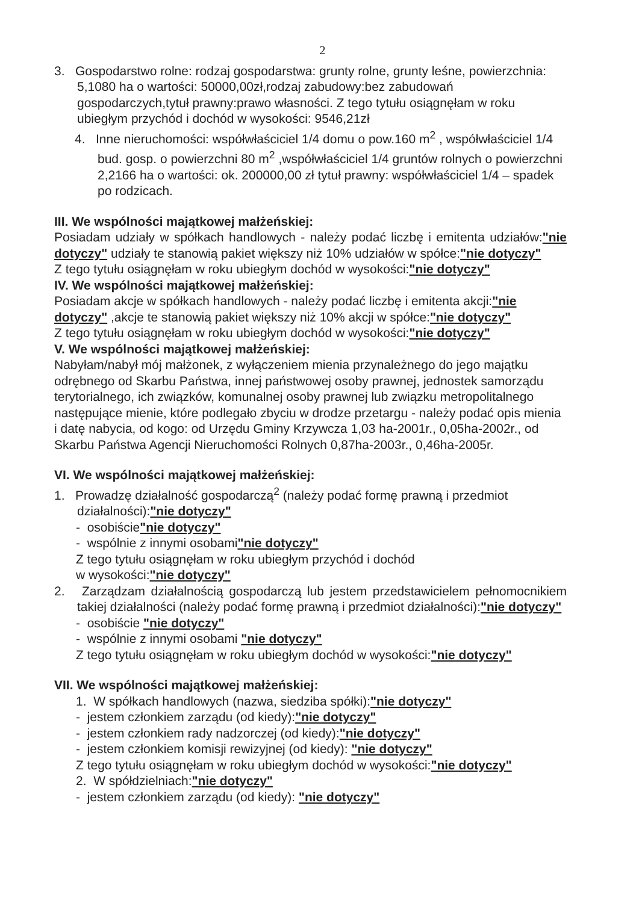2
3. Gospodarstwo rolne: rodzaj gospodarstwa: grunty rolne, grunty leśne, powierzchnia: 5,1080 ha o wartości: 50000,00zł,rodzaj zabudowy:bez zabudowań gospodarczych,tytuł prawny:prawo własności. Z tego tytułu osiągnęłam w roku ubiegłym przychód i dochód w wysokości: 9546,21zł
4. Inne nieruchomości: współwłaściciel 1/4 domu o pow.160 m<sup>2</sup> , współwłaściciel 1/4 bud. gosp. o powierzchni 80 m<sup>2</sup> ,współwłaściciel 1/4 gruntów rolnych o powierzchni 2,2166 ha o wartości: ok. 200000,00 zł tytuł prawny: współwłaściciel 1/4 – spadek po rodzicach.
III. We wspólności majątkowej małżeńskiej:
Posiadam udziały w spółkach handlowych - należy podać liczbę i emitenta udziałów:"nie dotyczy" udziały te stanowią pakiet większy niż 10% udziałów w spółce:"nie dotyczy"
Z tego tytułu osiągnęłam w roku ubiegłym dochód w wysokości:"nie dotyczy"
IV. We wspólności majątkowej małżeńskiej:
Posiadam akcje w spółkach handlowych - należy podać liczbę i emitenta akcji:"nie dotyczy" ,akcje te stanowią pakiet większy niż 10% akcji w spółce:"nie dotyczy"
Z tego tytułu osiągnęłam w roku ubiegłym dochód w wysokości:"nie dotyczy"
V. We wspólności majątkowej małżeńskiej:
Nabyłam/nabył mój małżonek, z wyłączeniem mienia przynależnego do jego majątku odrębnego od Skarbu Państwa, innej państwowej osoby prawnej, jednostek samorządu terytorialnego, ich związków, komunalnej osoby prawnej lub związku metropolitalnego następujące mienie, które podlegało zbyciu w drodze przetargu - należy podać opis mienia i datę nabycia, od kogo: od Urzędu Gminy Krzywcza 1,03 ha-2001r., 0,05ha-2002r., od Skarbu Państwa Agencji Nieruchomości Rolnych 0,87ha-2003r., 0,46ha-2005r.
VI. We wspólności majątkowej małżeńskiej:
1. Prowadzę działalność gospodarczą<sup>2</sup> (należy podać formę prawną i przedmiot działalności):"nie dotyczy"
- osobiście"nie dotyczy"
- wspólnie z innymi osobami"nie dotyczy"
Z tego tytułu osiągnęłam w roku ubiegłym przychód i dochód
w wysokości:"nie dotyczy"
2. Zarządzam działalnością gospodarczą lub jestem przedstawicielem pełnomocnikiem takiej działalności (należy podać formę prawną i przedmiot działalności):"nie dotyczy"
- osobiście "nie dotyczy"
- wspólnie z innymi osobami "nie dotyczy"
Z tego tytułu osiągnęłam w roku ubiegłym dochód w wysokości:"nie dotyczy"
VII. We wspólności majątkowej małżeńskiej:
1. W spółkach handlowych (nazwa, siedziba spółki):"nie dotyczy"
- jestem członkiem zarządu (od kiedy):"nie dotyczy"
- jestem członkiem rady nadzorczej (od kiedy):"nie dotyczy"
- jestem członkiem komisji rewizyjnej (od kiedy): "nie dotyczy"
Z tego tytułu osiągnęłam w roku ubiegłym dochód w wysokości:"nie dotyczy"
2. W spółdzielniach:"nie dotyczy"
- jestem członkiem zarządu (od kiedy): "nie dotyczy"